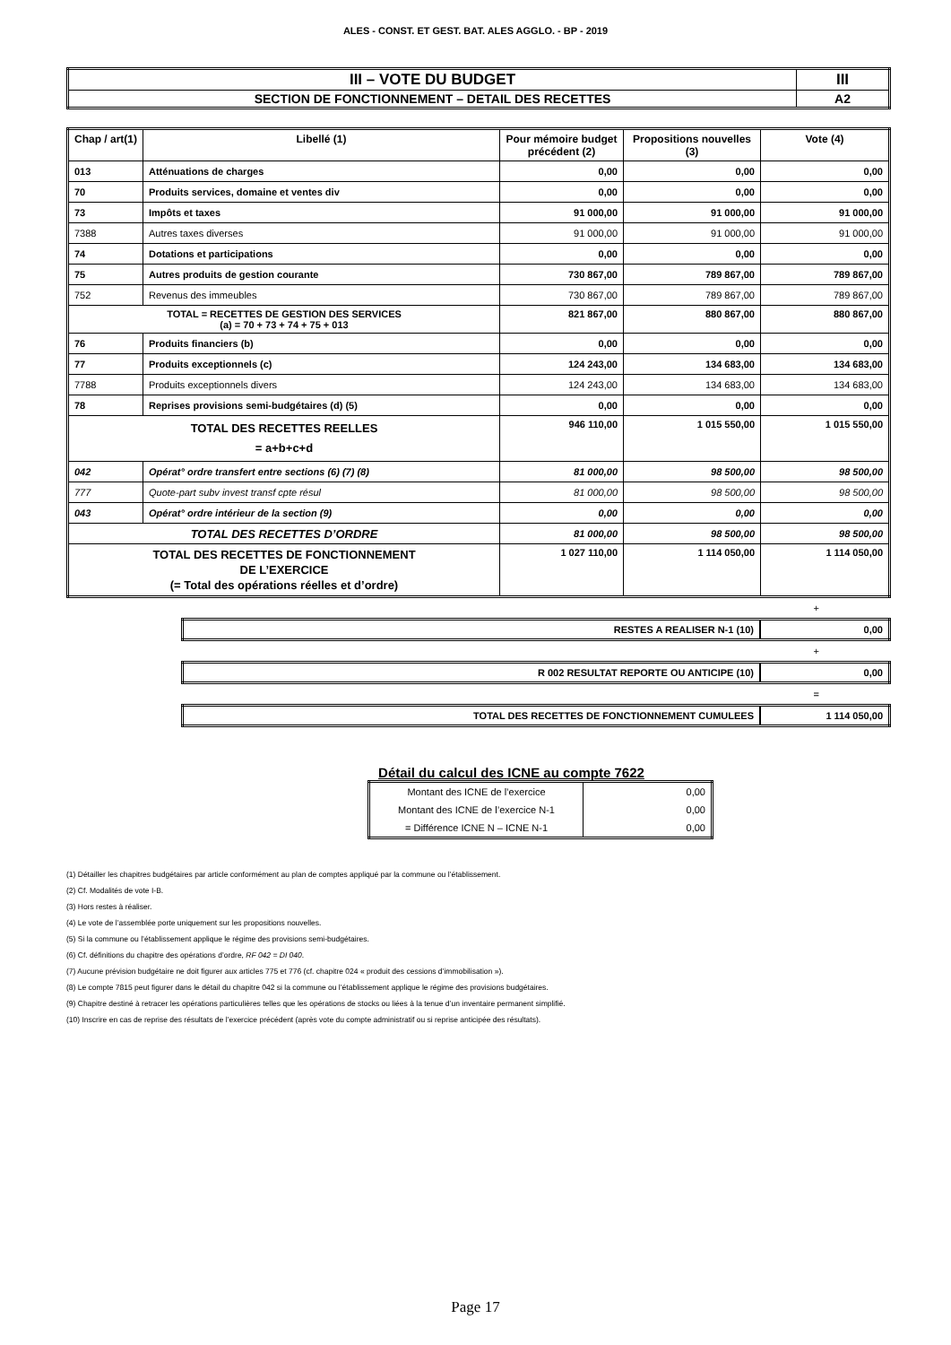ALES - CONST. ET GEST. BAT. ALES AGGLO. - BP - 2019
| III – VOTE DU BUDGET | III |
| SECTION DE FONCTIONNEMENT – DETAIL DES RECETTES | A2 |
| Chap / art(1) | Libellé (1) | Pour mémoire budget précédent (2) | Propositions nouvelles (3) | Vote (4) |
| --- | --- | --- | --- | --- |
| 013 | Atténuations de charges | 0,00 | 0,00 | 0,00 |
| 70 | Produits services, domaine et ventes div | 0,00 | 0,00 | 0,00 |
| 73 | Impôts et taxes | 91 000,00 | 91 000,00 | 91 000,00 |
| 7388 | Autres taxes diverses | 91 000,00 | 91 000,00 | 91 000,00 |
| 74 | Dotations et participations | 0,00 | 0,00 | 0,00 |
| 75 | Autres produits de gestion courante | 730 867,00 | 789 867,00 | 789 867,00 |
| 752 | Revenus des immeubles | 730 867,00 | 789 867,00 | 789 867,00 |
| TOTAL = RECETTES DE GESTION DES SERVICES (a) = 70 + 73 + 74 + 75 + 013 | | 821 867,00 | 880 867,00 | 880 867,00 |
| 76 | Produits financiers (b) | 0,00 | 0,00 | 0,00 |
| 77 | Produits exceptionnels (c) | 124 243,00 | 134 683,00 | 134 683,00 |
| 7788 | Produits exceptionnels divers | 124 243,00 | 134 683,00 | 134 683,00 |
| 78 | Reprises provisions semi-budgétaires (d) (5) | 0,00 | 0,00 | 0,00 |
| TOTAL DES RECETTES REELLES = a+b+c+d | | 946 110,00 | 1 015 550,00 | 1 015 550,00 |
| 042 | Opérat° ordre transfert entre sections (6) (7) (8) | 81 000,00 | 98 500,00 | 98 500,00 |
| 777 | Quote-part subv invest transf cpte résul | 81 000,00 | 98 500,00 | 98 500,00 |
| 043 | Opérat° ordre intérieur de la section (9) | 0,00 | 0,00 | 0,00 |
| TOTAL DES RECETTES D’ORDRE | | 81 000,00 | 98 500,00 | 98 500,00 |
| TOTAL DES RECETTES DE FONCTIONNEMENT DE L’EXERCICE (= Total des opérations réelles et d’ordre) | | 1 027 110,00 | 1 114 050,00 | 1 114 050,00 |
+
| RESTES A REALISER N-1 (10) | 0,00 |
+
| R 002 RESULTAT REPORTE OU ANTICIPE (10) | 0,00 |
=
| TOTAL DES RECETTES DE FONCTIONNEMENT CUMULEES | 1 114 050,00 |
Détail du calcul des ICNE au compte 7622
| Montant des ICNE de l’exercice | 0,00 |
| Montant des ICNE de l’exercice N-1 | 0,00 |
| = Différence ICNE N – ICNE N-1 | 0,00 |
(1) Détailler les chapitres budgétaires par article conformément au plan de comptes appliqué par la commune ou l’établissement.
(2) Cf. Modalités de vote I-B.
(3) Hors restes à réaliser.
(4) Le vote de l’assemblée porte uniquement sur les propositions nouvelles.
(5) Si la commune ou l’établissement applique le régime des provisions semi-budgétaires.
(6) Cf. définitions du chapitre des opérations d’ordre, RF 042 = DI 040.
(7) Aucune prévision budgétaire ne doit figurer aux articles 775 et 776 (cf. chapitre 024 « produit des cessions d’immobilisation »).
(8) Le compte 7815 peut figurer dans le détail du chapitre 042 si la commune ou l’établissement applique le régime des provisions budgétaires.
(9) Chapitre destiné à retracer les opérations particulières telles que les opérations de stocks ou liées à la tenue d’un inventaire permanent simplifié.
(10) Inscrire en cas de reprise des résultats de l’exercice précédent (après vote du compte administratif ou si reprise anticipée des résultats).
Page 17